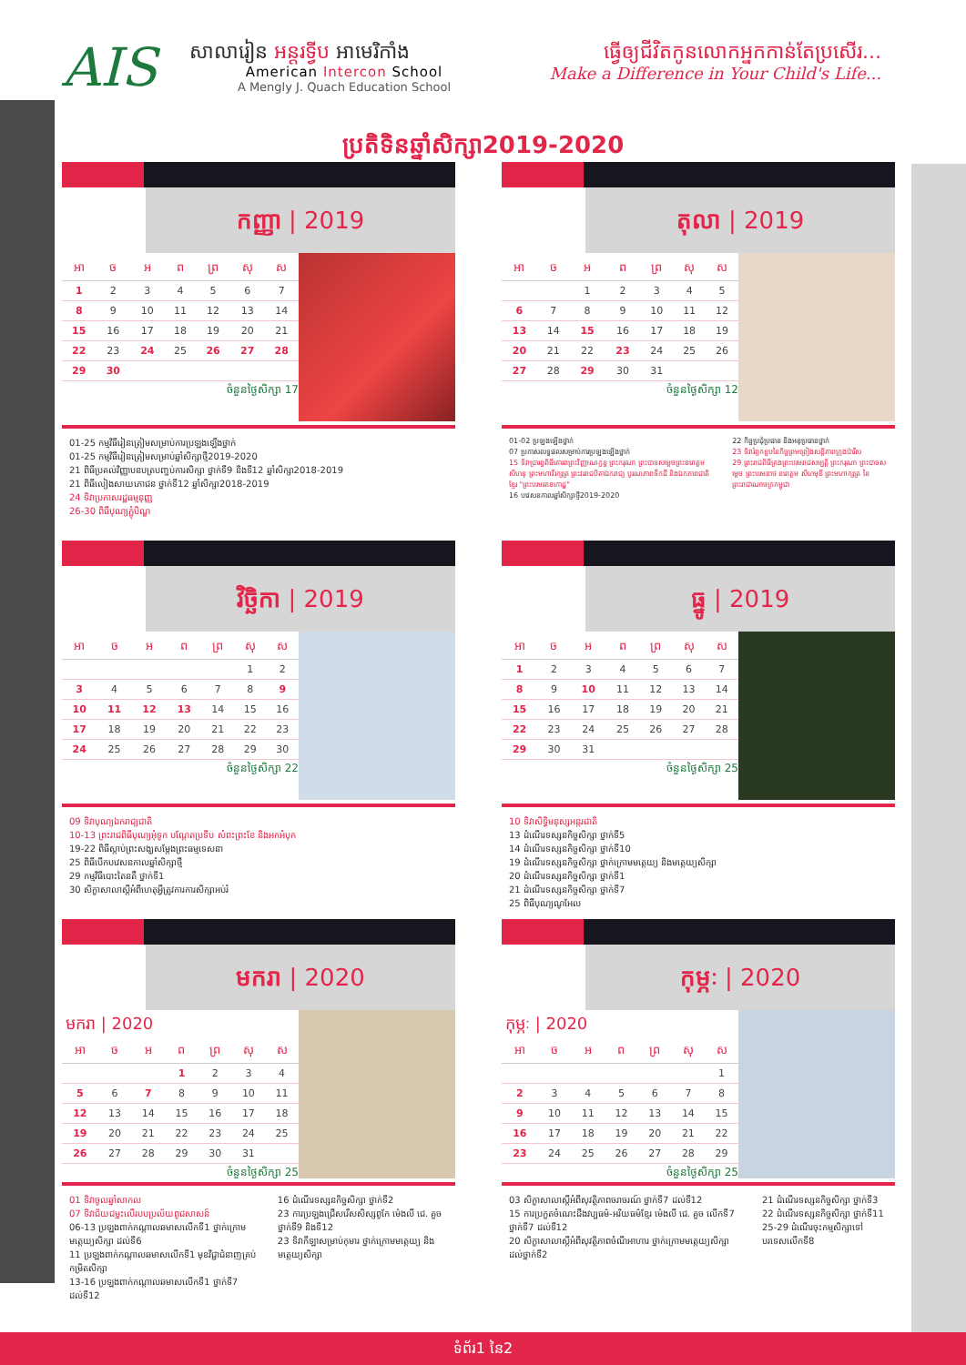AIS
សាលារៀន អន្តរទ្វីប អាមេរិកាំង
American Intercon School
A Mengly J. Quach Education School
ធ្វើឲ្យជីវិតកូនលោកអ្នកកាន់តែប្រសើរ...
Make a Difference in Your Child's Life...
ប្រតិទិនឆ្នាំសិក្សា2019-2020
កញ្ញា | 2019
| អា | ច | អ | ព | ព្រ | សុ | ស |
| --- | --- | --- | --- | --- | --- | --- |
| 1 | 2 | 3 | 4 | 5 | 6 | 7 |
| 8 | 9 | 10 | 11 | 12 | 13 | 14 |
| 15 | 16 | 17 | 18 | 19 | 20 | 21 |
| 22 | 23 | 24 | 25 | 26 | 27 | 28 |
| 29 | 30 | | | | | |
ចំនួនថ្ងៃសិក្សា 17
01-25 កម្មវិធីរៀនត្រៀមសម្រាប់ការប្រឡងឡើងថ្នាក់
01-25 កម្មវិធីរៀនត្រៀមសម្រាប់ឆ្នាំសិក្សាថ្មី2019-2020
21 ពិធីប្រគល់វិញ្ញាបនបត្របញ្ចប់ការសិក្សា ថ្នាក់ទី9 និងទី12 ឆ្នាំសិក្សា2018-2019
21 ពិធីលៀងសាយភោជន ថ្នាក់ទី12 ឆ្នាំសិក្សា2018-2019
24 ទិវាប្រកាសរដ្ឋធម្មនុញ្ញ
26-30 ពិធីបុណ្យភ្ជុំបិណ្ឌ
តុលា | 2019
| អា | ច | អ | ព | ព្រ | សុ | ស |
| --- | --- | --- | --- | --- | --- | --- |
| | | 1 | 2 | 3 | 4 | 5 |
| 6 | 7 | 8 | 9 | 10 | 11 | 12 |
| 13 | 14 | 15 | 16 | 17 | 18 | 19 |
| 20 | 21 | 22 | 23 | 24 | 25 | 26 |
| 27 | 28 | 29 | 30 | 31 | | |
ចំនួនថ្ងៃសិក្សា 12
01-02 ប្រឡងឡើងថ្នាក់
07 ប្រកាសលទ្ធផលសម្រាប់ការប្រឡងឡើងថ្នាក់
15 ទិវាប្រារព្ធពិធីគោរពព្រះវិញ្ញាណក្ខន្ធ ព្រះករុណា ព្រះបាទសម្តេចព្រះនរោត្តម សីហនុ ព្រះមហាវីរក្សត្រ ព្រះវររាជបិតាឯករាជ្យ បូរណភាពទឹកដី និងឯកភាពជាតិខ្មែរ "ព្រះបរមរតនកោដ្ឋ"
16 បវេសនកាលឆ្នាំសិក្សាថ្មី2019-2020
22 កិច្ចប្រជុំប្រធាន និងអនុប្រធានថ្នាក់
23 ទិវារំឭកខួបនៃកិច្ចព្រមព្រៀងសន្តិភាពក្រុងប៉ារីស
29 ព្រះរាជពិធីគ្រងព្រះបរមរាជសម្បត្តិ ព្រះករុណា ព្រះបាទសម្តេច ព្រះបរមនាថ នរោត្តម សីហមុនី ព្រះមហាក្សត្រ នៃព្រះរាជាណាចក្រកម្ពុជា
វិច្ឆិកា | 2019
| អា | ច | អ | ព | ព្រ | សុ | ស |
| --- | --- | --- | --- | --- | --- | --- |
| | | | | | 1 | 2 |
| 3 | 4 | 5 | 6 | 7 | 8 | 9 |
| 10 | 11 | 12 | 13 | 14 | 15 | 16 |
| 17 | 18 | 19 | 20 | 21 | 22 | 23 |
| 24 | 25 | 26 | 27 | 28 | 29 | 30 |
ចំនួនថ្ងៃសិក្សា 22
09 ទិវាបុណ្យឯករាជ្យជាតិ
10-13 ព្រះរាជពិធីបុណ្យអុំទូក បណ្តែតប្រទីប សំពះព្រះខែ និងអកអំបុក
19-22 ពិធីស្តាប់ព្រះសង្ឃសម្តែងព្រះធម្មទេសនា
25 ពិធីបើកបវេសនកាលឆ្នាំសិក្សាថ្មី
29 កម្មវិធីបោះតៃនតឺ ថ្នាក់ទី1
30 សិក្ខាសាលាស្តីអំពីហេតុអ្វីត្រូវការការសិក្សាអប់រំ
ធ្នូ | 2019
| អា | ច | អ | ព | ព្រ | សុ | ស |
| --- | --- | --- | --- | --- | --- | --- |
| 1 | 2 | 3 | 4 | 5 | 6 | 7 |
| 8 | 9 | 10 | 11 | 12 | 13 | 14 |
| 15 | 16 | 17 | 18 | 19 | 20 | 21 |
| 22 | 23 | 24 | 25 | 26 | 27 | 28 |
| 29 | 30 | 31 | | | | |
ចំនួនថ្ងៃសិក្សា 25
10 ទិវាសិទ្ធិមនុស្សអន្តរជាតិ
13 ដំណើរទស្សនកិច្ចសិក្សា ថ្នាក់ទី5
14 ដំណើរទស្សនកិច្ចសិក្សា ថ្នាក់ទី10
19 ដំណើរទស្សនកិច្ចសិក្សា ថ្នាក់ក្រោមមត្តេយ្យ និងមត្តេយ្យសិក្សា
20 ដំណើរទស្សនកិច្ចសិក្សា ថ្នាក់ទី1
21 ដំណើរទស្សនកិច្ចសិក្សា ថ្នាក់ទី7
25 ពិធីបុណ្យណូអែល
មករា | 2020
មករា | 2020
| អា | ច | អ | ព | ព្រ | សុ | ស |
| --- | --- | --- | --- | --- | --- | --- |
| | | | 1 | 2 | 3 | 4 |
| 5 | 6 | 7 | 8 | 9 | 10 | 11 |
| 12 | 13 | 14 | 15 | 16 | 17 | 18 |
| 19 | 20 | 21 | 22 | 23 | 24 | 25 |
| 26 | 27 | 28 | 29 | 30 | 31 | |
ចំនួនថ្ងៃសិក្សា 25
01 ទិវាចូលឆ្នាំសាកល
07 ទិវាជ័យជម្នះលើរបបប្រល័យពូជសាសន៍
06-13 ប្រឡងពាក់កណ្តាលឆមាសលើកទី1 ថ្នាក់ក្រោមមត្តេយ្យសិក្សា ដល់ទី6
11 ប្រឡងពាក់កណ្តាលឆមាសលើកទី1 មុខវិជ្ជាជំនាញគ្រប់កម្រិតសិក្សា
13-16 ប្រឡងពាក់កណ្តាលឆមាសលើកទី1 ថ្នាក់ទី7 ដល់ទី12
16 ដំណើរទស្សនកិច្ចសិក្សា ថ្នាក់ទី2
23 ការប្រឡងជ្រើសរើសសិស្សពូកែ ម៉េងលី ជេ. គួច ថ្នាក់ទី9 និងទី12
23 ទិវាកីឡាសម្រាប់កុមារ ថ្នាក់ក្រោមមត្តេយ្យ និងមត្តេយ្យសិក្សា
កុម្ភៈ | 2020
កុម្ភៈ | 2020
| អា | ច | អ | ព | ព្រ | សុ | ស |
| --- | --- | --- | --- | --- | --- | --- |
| | | | | | | 1 |
| 2 | 3 | 4 | 5 | 6 | 7 | 8 |
| 9 | 10 | 11 | 12 | 13 | 14 | 15 |
| 16 | 17 | 18 | 19 | 20 | 21 | 22 |
| 23 | 24 | 25 | 26 | 27 | 28 | 29 |
ចំនួនថ្ងៃសិក្សា 25
03 សិក្ខាសាលាស្តីអំពីសុវត្ថិភាពចរាចរណ៍ ថ្នាក់ទី7 ដល់ទី12
15 ការប្រកួតចំណេះដឹងវប្បធម៌-អរិយធម៌ខ្មែរ ម៉េងលី ជេ. គួច លើកទី7 ថ្នាក់ទី7 ដល់ទី12
20 សិក្ខាសាលាស្តីអំពីសុវត្ថិភាពចំណីអាហារ ថ្នាក់ក្រោមមត្តេយ្យសិក្សា ដល់ថ្នាក់ទី2
21 ដំណើរទស្សនកិច្ចសិក្សា ថ្នាក់ទី3
22 ដំណើរទស្សនកិច្ចសិក្សា ថ្នាក់ទី11
25-29 ដំណើរចុះកម្មសិក្សាទៅបរទេសលើកទី8
ទំព័រ1 នៃ2